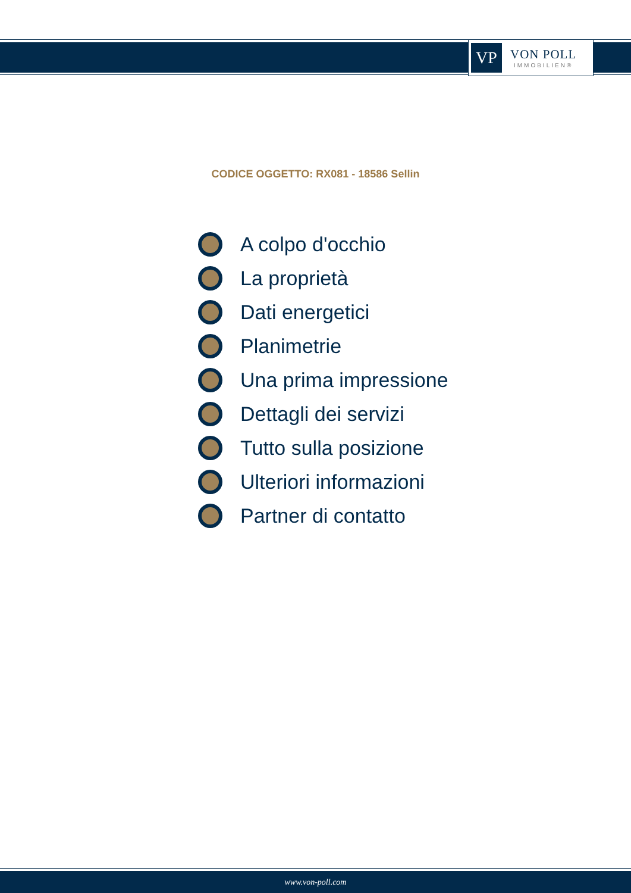VP
VON POLL
IMMOBILIEN®
CODICE OGGETTO: RX081 - 18586 Sellin
A colpo d'occhio
La proprietà
Dati energetici
Planimetrie
Una prima impressione
Dettagli dei servizi
Tutto sulla posizione
Ulteriori informazioni
Partner di contatto
www.von-poll.com